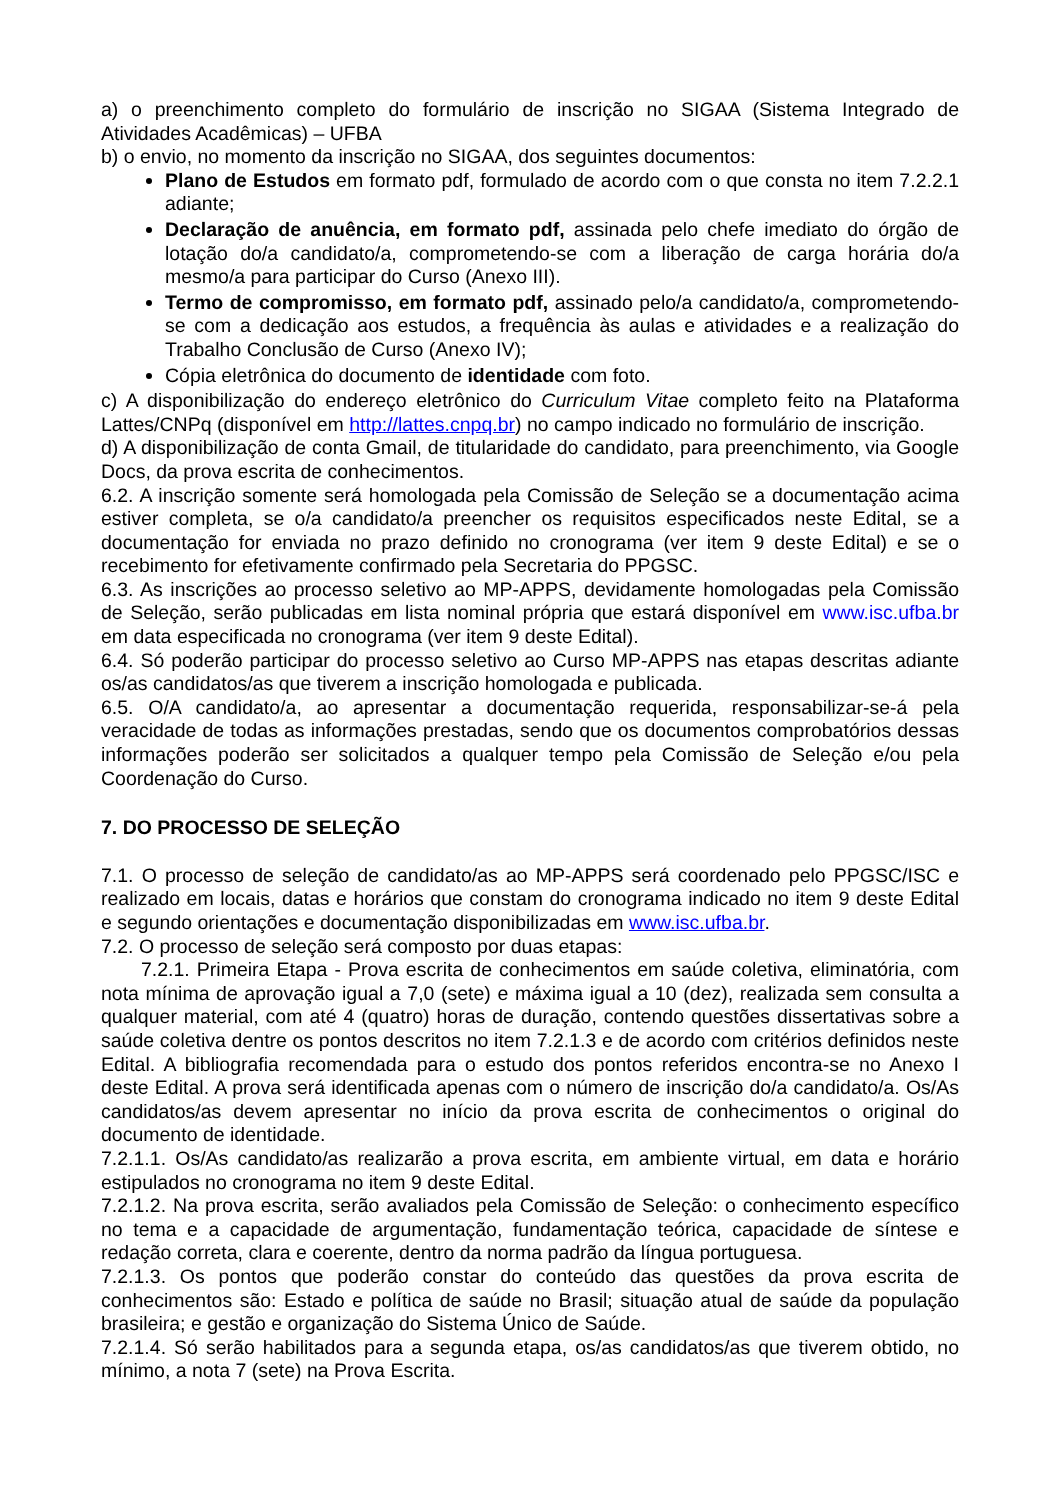a) o preenchimento completo do formulário de inscrição no SIGAA (Sistema Integrado de Atividades Acadêmicas) – UFBA
b) o envio, no momento da inscrição no SIGAA, dos seguintes documentos:
Plano de Estudos em formato pdf, formulado de acordo com o que consta no item 7.2.2.1 adiante;
Declaração de anuência, em formato pdf, assinada pelo chefe imediato do órgão de lotação do/a candidato/a, comprometendo-se com a liberação de carga horária do/a mesmo/a para participar do Curso (Anexo III).
Termo de compromisso, em formato pdf, assinado pelo/a candidato/a, comprometendo-se com a dedicação aos estudos, a frequência às aulas e atividades e a realização do Trabalho Conclusão de Curso (Anexo IV);
Cópia eletrônica do documento de identidade com foto.
c) A disponibilização do endereço eletrônico do Curriculum Vitae completo feito na Plataforma Lattes/CNPq (disponível em http://lattes.cnpq.br) no campo indicado no formulário de inscrição.
d) A disponibilização de conta Gmail, de titularidade do candidato, para preenchimento, via Google Docs, da prova escrita de conhecimentos.
6.2. A inscrição somente será homologada pela Comissão de Seleção se a documentação acima estiver completa, se o/a candidato/a preencher os requisitos especificados neste Edital, se a documentação for enviada no prazo definido no cronograma (ver item 9 deste Edital) e se o recebimento for efetivamente confirmado pela Secretaria do PPGSC.
6.3. As inscrições ao processo seletivo ao MP-APPS, devidamente homologadas pela Comissão de Seleção, serão publicadas em lista nominal própria que estará disponível em www.isc.ufba.br em data especificada no cronograma (ver item 9 deste Edital).
6.4. Só poderão participar do processo seletivo ao Curso MP-APPS nas etapas descritas adiante os/as candidatos/as que tiverem a inscrição homologada e publicada.
6.5. O/A candidato/a, ao apresentar a documentação requerida, responsabilizar-se-á pela veracidade de todas as informações prestadas, sendo que os documentos comprobatórios dessas informações poderão ser solicitados a qualquer tempo pela Comissão de Seleção e/ou pela Coordenação do Curso.
7. DO PROCESSO DE SELEÇÃO
7.1. O processo de seleção de candidato/as ao MP-APPS será coordenado pelo PPGSC/ISC e realizado em locais, datas e horários que constam do cronograma indicado no item 9 deste Edital e segundo orientações e documentação disponibilizadas em www.isc.ufba.br.
7.2. O processo de seleção será composto por duas etapas:
7.2.1. Primeira Etapa - Prova escrita de conhecimentos em saúde coletiva, eliminatória, com nota mínima de aprovação igual a 7,0 (sete) e máxima igual a 10 (dez), realizada sem consulta a qualquer material, com até 4 (quatro) horas de duração, contendo questões dissertativas sobre a saúde coletiva dentre os pontos descritos no item 7.2.1.3 e de acordo com critérios definidos neste Edital. A bibliografia recomendada para o estudo dos pontos referidos encontra-se no Anexo I deste Edital. A prova será identificada apenas com o número de inscrição do/a candidato/a. Os/As candidatos/as devem apresentar no início da prova escrita de conhecimentos o original do documento de identidade.
7.2.1.1. Os/As candidato/as realizarão a prova escrita, em ambiente virtual, em data e horário estipulados no cronograma no item 9 deste Edital.
7.2.1.2. Na prova escrita, serão avaliados pela Comissão de Seleção: o conhecimento específico no tema e a capacidade de argumentação, fundamentação teórica, capacidade de síntese e redação correta, clara e coerente, dentro da norma padrão da língua portuguesa.
7.2.1.3. Os pontos que poderão constar do conteúdo das questões da prova escrita de conhecimentos são: Estado e política de saúde no Brasil; situação atual de saúde da população brasileira; e gestão e organização do Sistema Único de Saúde.
7.2.1.4. Só serão habilitados para a segunda etapa, os/as candidatos/as que tiverem obtido, no mínimo, a nota 7 (sete) na Prova Escrita.